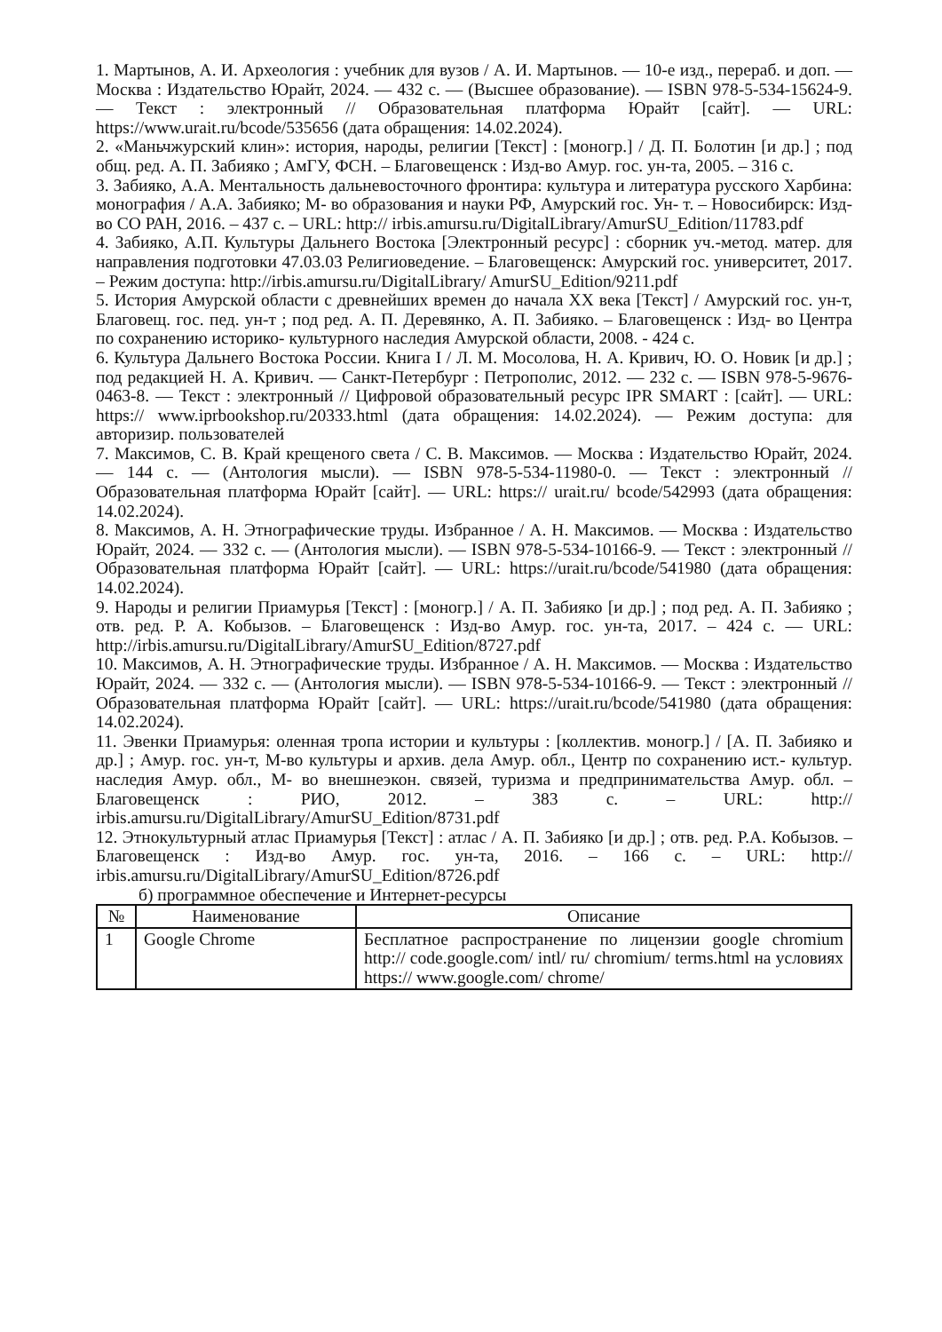1. Мартынов, А. И. Археология : учебник для вузов / А. И. Мартынов. — 10-е изд., перераб. и доп. — Москва : Издательство Юрайт, 2024. — 432 с. — (Высшее образование). — ISBN 978-5-534-15624-9. — Текст : электронный // Образовательная платформа Юрайт [сайт]. — URL: https://www.urait.ru/bcode/535656 (дата обращения: 14.02.2024).
2. «Маньчжурский клин»: история, народы, религии [Текст] : [моногр.] / Д. П. Болотин [и др.] ; под общ. ред. А. П. Забияко ; АмГУ, ФСН. – Благовещенск : Изд-во Амур. гос. ун-та, 2005. – 316 с.
3. Забияко, А.А. Ментальность дальневосточного фронтира: культура и литература русского Харбина: монография / А.А. Забияко; М- во образования и науки РФ, Амурский гос. Ун- т. – Новосибирск: Изд- во СО РАН, 2016. – 437 с. – URL: http:// irbis.amursu.ru/DigitalLibrary/AmurSU_Edition/11783.pdf
4. Забияко, А.П. Культуры Дальнего Востока [Электронный ресурс] : сборник уч.-метод. матер. для направления подготовки 47.03.03 Религиоведение. – Благовещенск: Амурский гос. университет, 2017. – Режим доступа: http://irbis.amursu.ru/DigitalLibrary/ AmurSU_Edition/9211.pdf
5. История Амурской области с древнейших времен до начала XX века [Текст] / Амурский гос. ун-т, Благовещ. гос. пед. ун-т ; под ред. А. П. Деревянко, А. П. Забияко. – Благовещенск : Изд- во Центра по сохранению историко- культурного наследия Амурской области, 2008. - 424 с.
6. Культура Дальнего Востока России. Книга I / Л. М. Мосолова, Н. А. Кривич, Ю. О. Новик [и др.] ; под редакцией Н. А. Кривич. — Санкт-Петербург : Петрополис, 2012. — 232 с. — ISBN 978-5-9676-0463-8. — Текст : электронный // Цифровой образовательный ресурс IPR SMART : [сайт]. — URL: https:// www.iprbookshop.ru/20333.html (дата обращения: 14.02.2024). — Режим доступа: для авторизир. пользователей
7. Максимов, С. В. Край крещеного света / С. В. Максимов. — Москва : Издательство Юрайт, 2024. — 144 с. — (Антология мысли). — ISBN 978-5-534-11980-0. — Текст : электронный // Образовательная платформа Юрайт [сайт]. — URL: https:// urait.ru/ bcode/542993 (дата обращения: 14.02.2024).
8. Максимов, А. Н. Этнографические труды. Избранное / А. Н. Максимов. — Москва : Издательство Юрайт, 2024. — 332 с. — (Антология мысли). — ISBN 978-5-534-10166-9. — Текст : электронный // Образовательная платформа Юрайт [сайт]. — URL: https://urait.ru/bcode/541980 (дата обращения: 14.02.2024).
9. Народы и религии Приамурья [Текст] : [моногр.] / А. П. Забияко [и др.] ; под ред. А. П. Забияко ; отв. ред. Р. А. Кобызов. – Благовещенск : Изд-во Амур. гос. ун-та, 2017. – 424 с. — URL: http://irbis.amursu.ru/DigitalLibrary/AmurSU_Edition/8727.pdf
10. Максимов, А. Н. Этнографические труды. Избранное / А. Н. Максимов. — Москва : Издательство Юрайт, 2024. — 332 с. — (Антология мысли). — ISBN 978-5-534-10166-9. — Текст : электронный // Образовательная платформа Юрайт [сайт]. — URL: https://urait.ru/bcode/541980 (дата обращения: 14.02.2024).
11. Эвенки Приамурья: оленная тропа истории и культуры : [коллектив. моногр.] / [А. П. Забияко и др.] ; Амур. гос. ун-т, М-во культуры и архив. дела Амур. обл., Центр по сохранению ист.- культур. наследия Амур. обл., М- во внешнеэкон. связей, туризма и предпринимательства Амур. обл. – Благовещенск : РИО, 2012. – 383 с. – URL: http:// irbis.amursu.ru/DigitalLibrary/AmurSU_Edition/8731.pdf
12. Этнокультурный атлас Приамурья [Текст] : атлас / А. П. Забияко [и др.] ; отв. ред. Р.А. Кобызов. – Благовещенск : Изд-во Амур. гос. ун-та, 2016. – 166 с. – URL: http:// irbis.amursu.ru/DigitalLibrary/AmurSU_Edition/8726.pdf
б) программное обеспечение и Интернет-ресурсы
| № | Наименование | Описание |
| --- | --- | --- |
| 1 | Google Chrome | Бесплатное распространение по лицензии google chromium http:// code.google.com/ intl/ ru/ chromium/ terms.html на условиях https:// www.google.com/ chrome/ |